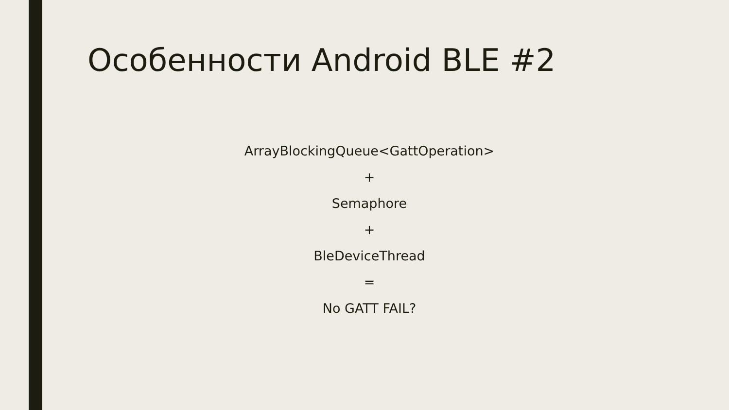Особенности Android BLE #2
ArrayBlockingQueue<GattOperation>
+
Semaphore
+
BleDeviceThread
=
No GATT FAIL?